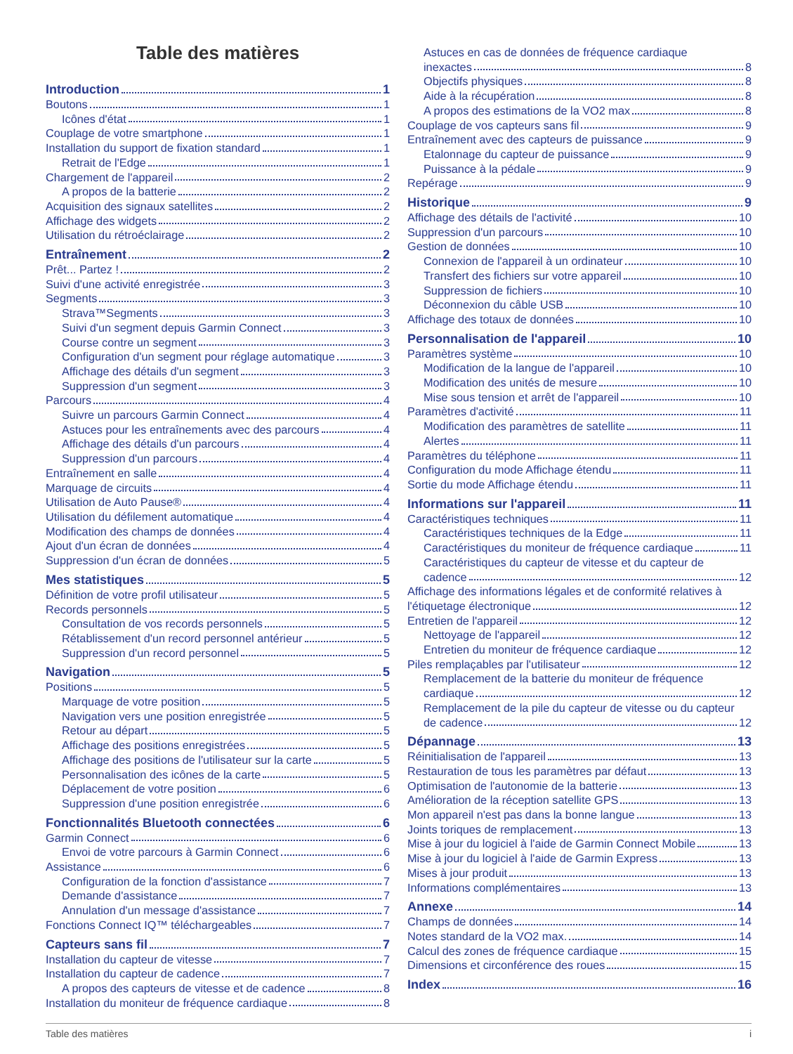Table des matières
Introduction 1
Boutons 1
Icônes d'état 1
Couplage de votre smartphone 1
Installation du support de fixation standard 1
Retrait de l'Edge 1
Chargement de l'appareil 2
A propos de la batterie 2
Acquisition des signaux satellites 2
Affichage des widgets 2
Utilisation du rétroéclairage 2
Entraînement 2
Prêt... Partez ! 2
Suivi d'une activité enregistrée 3
Segments 3
Strava™Segments 3
Suivi d'un segment depuis Garmin Connect 3
Course contre un segment 3
Configuration d'un segment pour réglage automatique 3
Affichage des détails d'un segment 3
Suppression d'un segment 3
Parcours 4
Suivre un parcours Garmin Connect 4
Astuces pour les entraînements avec des parcours 4
Affichage des détails d'un parcours 4
Suppression d'un parcours 4
Entraînement en salle 4
Marquage de circuits 4
Utilisation de Auto Pause® 4
Utilisation du défilement automatique 4
Modification des champs de données 4
Ajout d'un écran de données 4
Suppression d'un écran de données 5
Mes statistiques 5
Définition de votre profil utilisateur 5
Records personnels 5
Consultation de vos records personnels 5
Rétablissement d'un record personnel antérieur 5
Suppression d'un record personnel 5
Navigation 5
Positions 5
Marquage de votre position 5
Navigation vers une position enregistrée 5
Retour au départ 5
Affichage des positions enregistrées 5
Affichage des positions de l'utilisateur sur la carte 5
Personnalisation des icônes de la carte 5
Déplacement de votre position 6
Suppression d'une position enregistrée 6
Fonctionnalités Bluetooth connectées 6
Garmin Connect 6
Envoi de votre parcours à Garmin Connect 6
Assistance 6
Configuration de la fonction d'assistance 7
Demande d'assistance 7
Annulation d'un message d'assistance 7
Fonctions Connect IQ™ téléchargeables 7
Capteurs sans fil 7
Installation du capteur de vitesse 7
Installation du capteur de cadence 7
A propos des capteurs de vitesse et de cadence 8
Installation du moniteur de fréquence cardiaque 8
Astuces en cas de données de fréquence cardiaque
inexactes 8
Objectifs physiques 8
Aide à la récupération 8
A propos des estimations de la VO2 max 8
Couplage de vos capteurs sans fil 9
Entraînement avec des capteurs de puissance 9
Etalonnage du capteur de puissance 9
Puissance à la pédale 9
Repérage 9
Historique 9
Affichage des détails de l'activité 10
Suppression d'un parcours 10
Gestion de données 10
Connexion de l'appareil à un ordinateur 10
Transfert des fichiers sur votre appareil 10
Suppression de fichiers 10
Déconnexion du câble USB 10
Affichage des totaux de données 10
Personnalisation de l'appareil 10
Paramètres système 10
Modification de la langue de l'appareil 10
Modification des unités de mesure 10
Mise sous tension et arrêt de l'appareil 10
Paramètres d'activité 11
Modification des paramètres de satellite 11
Alertes 11
Paramètres du téléphone 11
Configuration du mode Affichage étendu 11
Sortie du mode Affichage étendu 11
Informations sur l'appareil 11
Caractéristiques techniques 11
Caractéristiques techniques de la Edge 11
Caractéristiques du moniteur de fréquence cardiaque 11
Caractéristiques du capteur de vitesse et du capteur de
cadence 12
Affichage des informations légales et de conformité relatives à
l'étiquetage électronique 12
Entretien de l'appareil 12
Nettoyage de l'appareil 12
Entretien du moniteur de fréquence cardiaque 12
Piles remplaçables par l'utilisateur 12
Remplacement de la batterie du moniteur de fréquence
cardiaque 12
Remplacement de la pile du capteur de vitesse ou du capteur
de cadence 12
Dépannage 13
Réinitialisation de l'appareil 13
Restauration de tous les paramètres par défaut 13
Optimisation de l'autonomie de la batterie 13
Amélioration de la réception satellite GPS 13
Mon appareil n'est pas dans la bonne langue 13
Joints toriques de remplacement 13
Mise à jour du logiciel à l'aide de Garmin Connect Mobile 13
Mise à jour du logiciel à l'aide de Garmin Express 13
Mises à jour produit 13
Informations complémentaires 13
Annexe 14
Champs de données 14
Notes standard de la VO2 max. 14
Calcul des zones de fréquence cardiaque 15
Dimensions et circonférence des roues 15
Index 16
Table des matières i